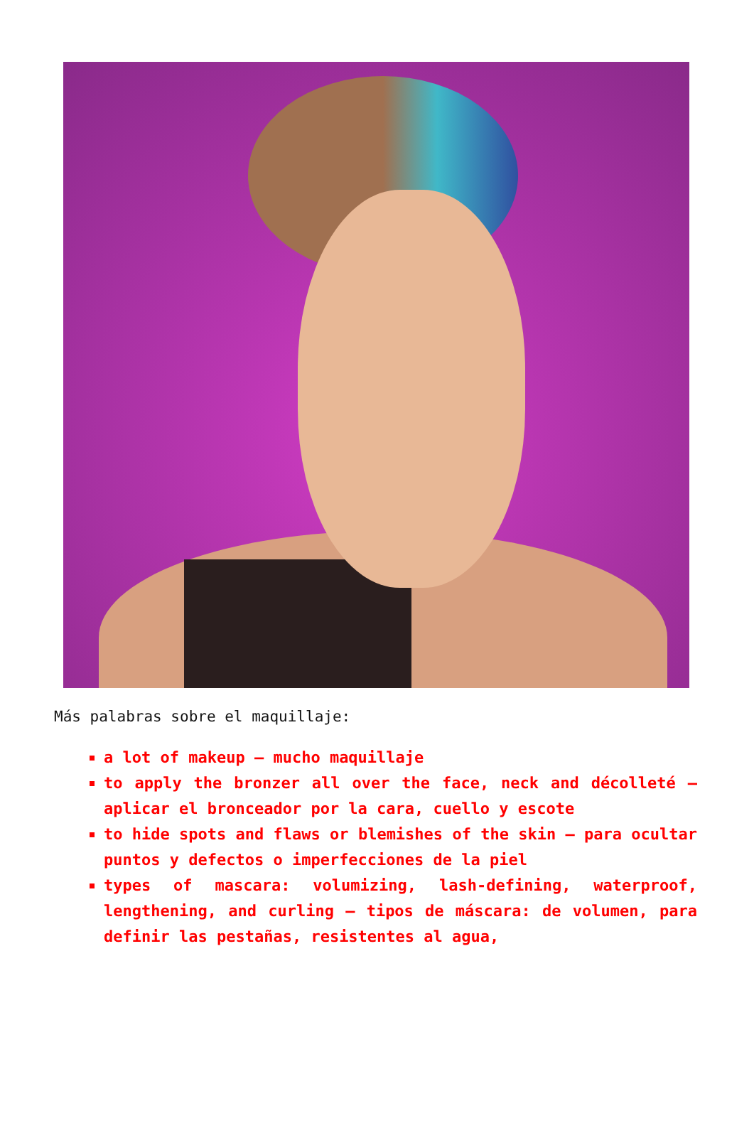Más palabras sobre el maquillaje:
a lot of makeup – mucho maquillaje
to apply the bronzer all over the face, neck and décolleté – aplicar el bronceador por la cara, cuello y escote
to hide spots and flaws or blemishes of the skin – para ocultar puntos y defectos o imperfecciones de la piel
types of mascara: volumizing, lash-defining, waterproof, lengthening, and curling – tipos de máscara: de volumen, para definir las pestañas, resistentes al agua,